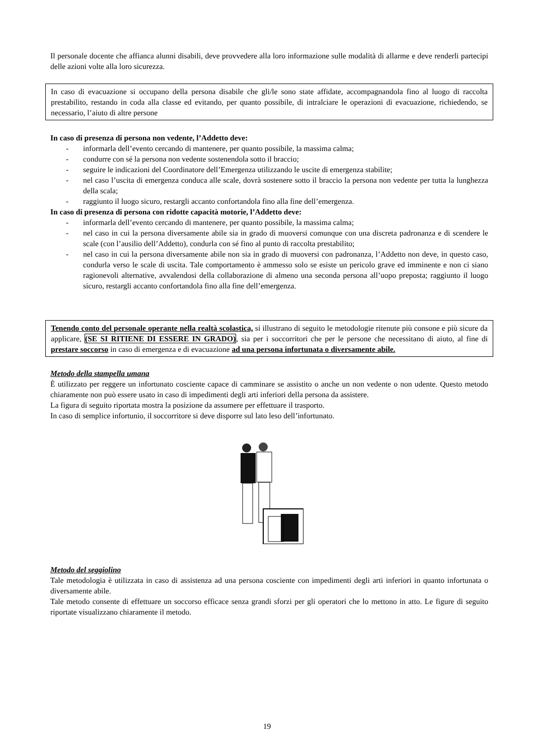Il personale docente che affianca alunni disabili, deve provvedere alla loro informazione sulle modalità di allarme e deve renderli partecipi delle azioni volte alla loro sicurezza.
In caso di evacuazione si occupano della persona disabile che gli/le sono state affidate, accompagnandola fino al luogo di raccolta prestabilito, restando in coda alla classe ed evitando, per quanto possibile, di intralciare le operazioni di evacuazione, richiedendo, se necessario, l’aiuto di altre persone
In caso di presenza di persona non vedente, l’Addetto deve:
- informarla dell’evento cercando di mantenere, per quanto possibile, la massima calma;
- condurre con sé la persona non vedente sostenendola sotto il braccio;
- seguire le indicazioni del Coordinatore dell’Emergenza utilizzando le uscite di emergenza stabilite;
- nel caso l’uscita di emergenza conduca alle scale, dovrà sostenere sotto il braccio la persona non vedente per tutta la lunghezza della scala;
- raggiunto il luogo sicuro, restargli accanto confortandola fino alla fine dell’emergenza.
In caso di presenza di persona con ridotte capacità motorie, l’Addetto deve:
- informarla dell’evento cercando di mantenere, per quanto possibile, la massima calma;
- nel caso in cui la persona diversamente abile sia in grado di muoversi comunque con una discreta padronanza e di scendere le scale (con l’ausilio dell’Addetto), condurla con sé fino al punto di raccolta prestabilito;
- nel caso in cui la persona diversamente abile non sia in grado di muoversi con padronanza, l’Addetto non deve, in questo caso, condurla verso le scale di uscita. Tale comportamento è ammesso solo se esiste un pericolo grave ed imminente e non ci siano ragionevoli alternative, avvalendosi della collaborazione di almeno una seconda persona all’uopo preposta; raggiunto il luogo sicuro, restargli accanto confortandola fino alla fine dell’emergenza.
Tenendo conto del personale operante nella realtà scolastica, si illustrano di seguito le metodologie ritenute più consone e più sicure da applicare, (SE SI RITIENE DI ESSERE IN GRADO), sia per i soccorritori che per le persone che necessitano di aiuto, al fine di prestare soccorso in caso di emergenza e di evacuazione ad una persona infortunata o diversamente abile.
Metodo della stampella umana
È utilizzato per reggere un infortunato cosciente capace di camminare se assistito o anche un non vedente o non udente. Questo metodo chiaramente non può essere usato in caso di impedimenti degli arti inferiori della persona da assistere.
La figura di seguito riportata mostra la posizione da assumere per effettuare il trasporto.
In caso di semplice infortunio, il soccorritore si deve disporre sul lato leso dell’infortunato.
Metodo del seggiolino
Tale metodologia è utilizzata in caso di assistenza ad una persona cosciente con impedimenti degli arti inferiori in quanto infortunata o diversamente abile.
Tale metodo consente di effettuare un soccorso efficace senza grandi sforzi per gli operatori che lo mettono in atto. Le figure di seguito riportate visualizzano chiaramente il metodo.
19